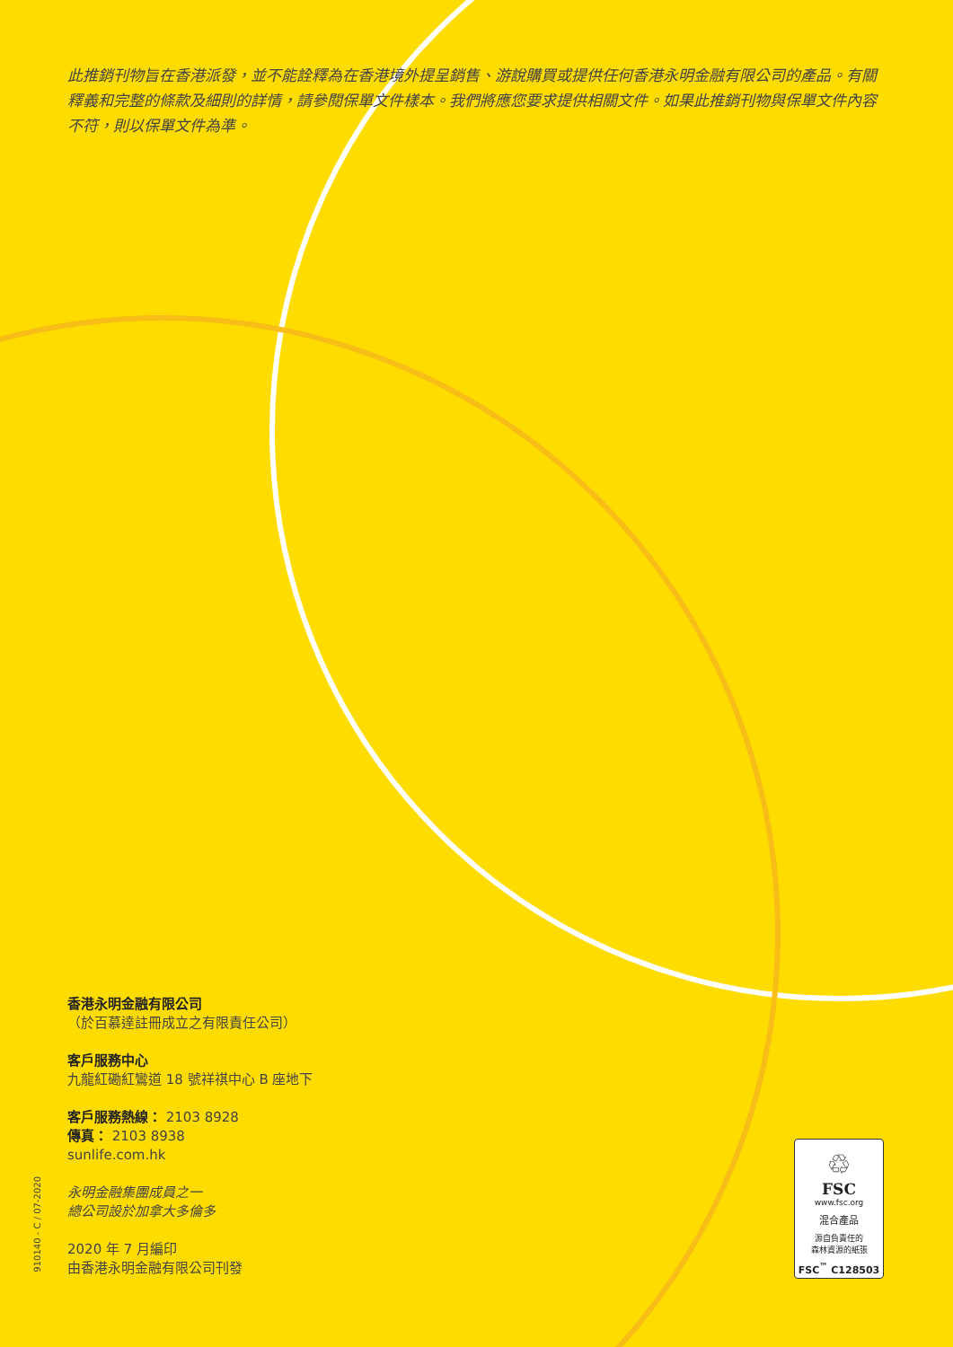此推銷刊物旨在香港派發，並不能詮釋為在香港境外提呈銷售、游說購買或提供任何香港永明金融有限公司的產品。有關釋義和完整的條款及細則的詳情，請參閱保單文件樣本。我們將應您要求提供相關文件。如果此推銷刊物與保單文件內容不符，則以保單文件為準。
香港永明金融有限公司
（於百慕達註冊成立之有限責任公司）
客戶服務中心
九龍紅磡紅鸞道 18 號祥祺中心 B 座地下
客戶服務熱線： 2103 8928
傳真： 2103 8938
sunlife.com.hk
永明金融集團成員之一
總公司設於加拿大多倫多
2020 年 7 月編印
由香港永明金融有限公司刊發
910140 - C / 07-2020
♲
FSC
www.fsc.org
混合產品
源自負責任的
森林資源的紙張
FSC<sup>™</sup> C128503